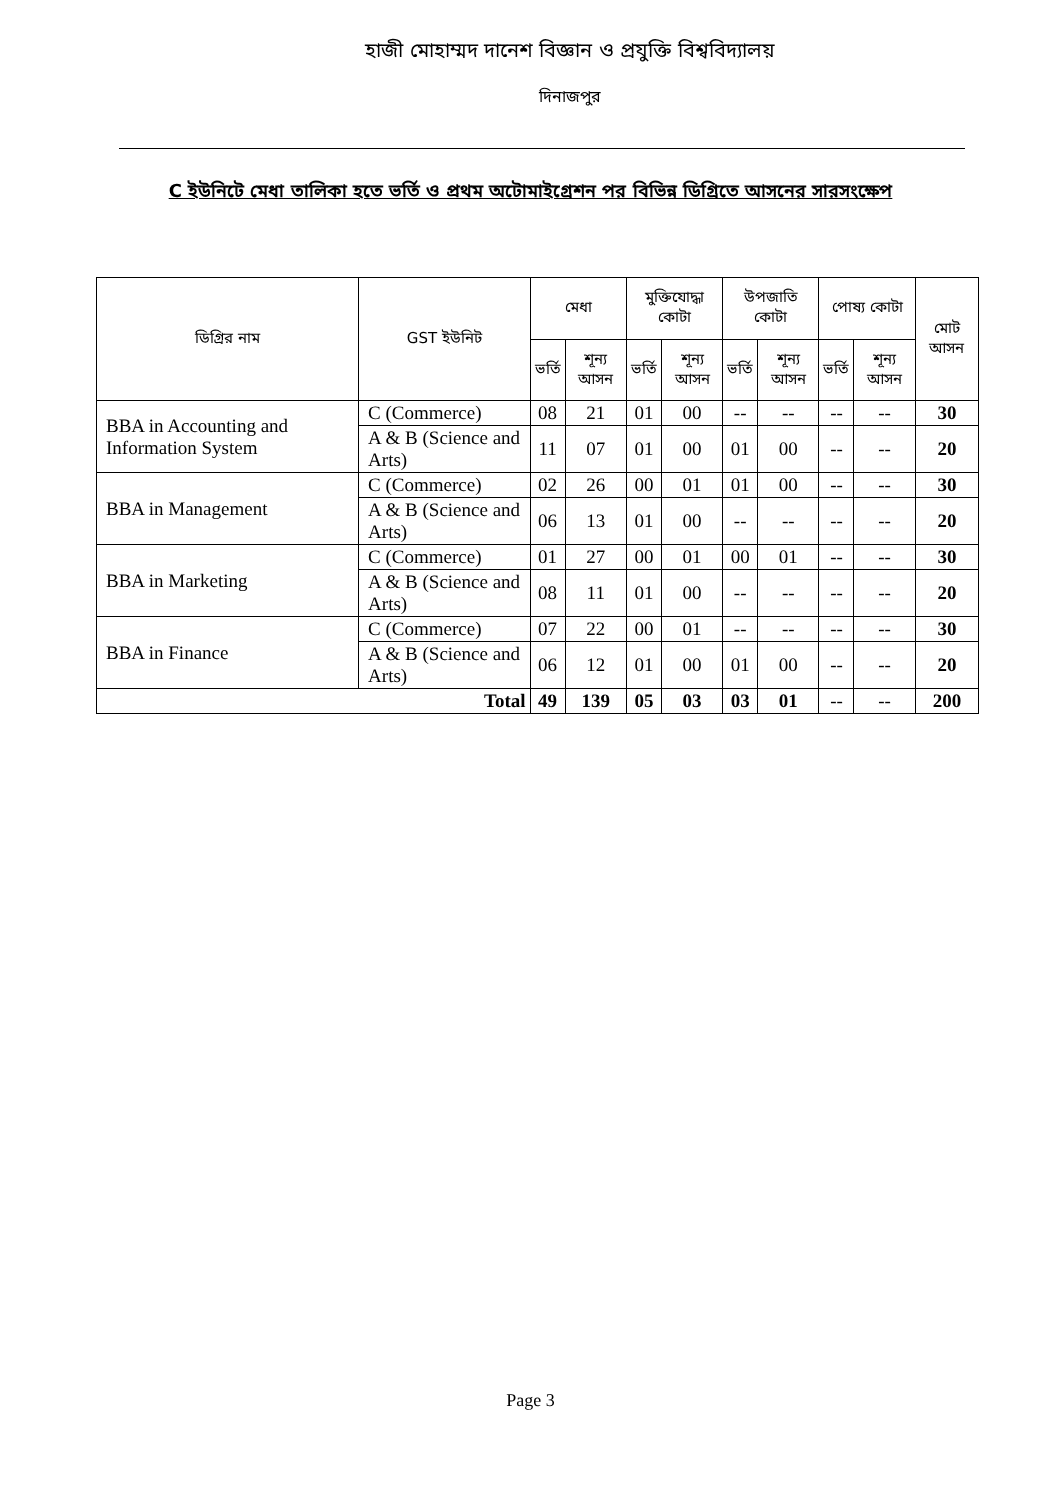হাজী মোহাম্মদ দানেশ বিজ্ঞান ও প্রযুক্তি বিশ্ববিদ্যালয়
দিনাজপুর
C ইউনিটে মেধা তালিকা হতে ভর্তি ও প্রথম অটোমাইগ্রেশন পর বিভিন্ন ডিগ্রিতে আসনের সারসংক্ষেপ
| ডিগ্রির নাম | GST ইউনিট | মেধা | | মুক্তিযোদ্ধা কোটা | | উপজাতি কোটা | | পোষ্য কোটা | | মোট আসন |
| --- | --- | --- | --- | --- | --- | --- | --- | --- | --- | --- |
| | | ভর্তি | শূন্য আসন | ভর্তি | শূন্য আসন | ভর্তি | শূন্য আসন | ভর্তি | শূন্য আসন | |
| BBA in Accounting and Information System | C (Commerce) | 08 | 21 | 01 | 00 | -- | -- | -- | -- | 30 |
| | A & B (Science and Arts) | 11 | 07 | 01 | 00 | 01 | 00 | -- | -- | 20 |
| BBA in Management | C (Commerce) | 02 | 26 | 00 | 01 | 01 | 00 | -- | -- | 30 |
| | A & B (Science and Arts) | 06 | 13 | 01 | 00 | -- | -- | -- | -- | 20 |
| BBA in Marketing | C (Commerce) | 01 | 27 | 00 | 01 | 00 | 01 | -- | -- | 30 |
| | A & B (Science and Arts) | 08 | 11 | 01 | 00 | -- | -- | -- | -- | 20 |
| BBA in Finance | C (Commerce) | 07 | 22 | 00 | 01 | -- | -- | -- | -- | 30 |
| | A & B (Science and Arts) | 06 | 12 | 01 | 00 | 01 | 00 | -- | -- | 20 |
| Total | | 49 | 139 | 05 | 03 | 03 | 01 | -- | -- | 200 |
Page 3